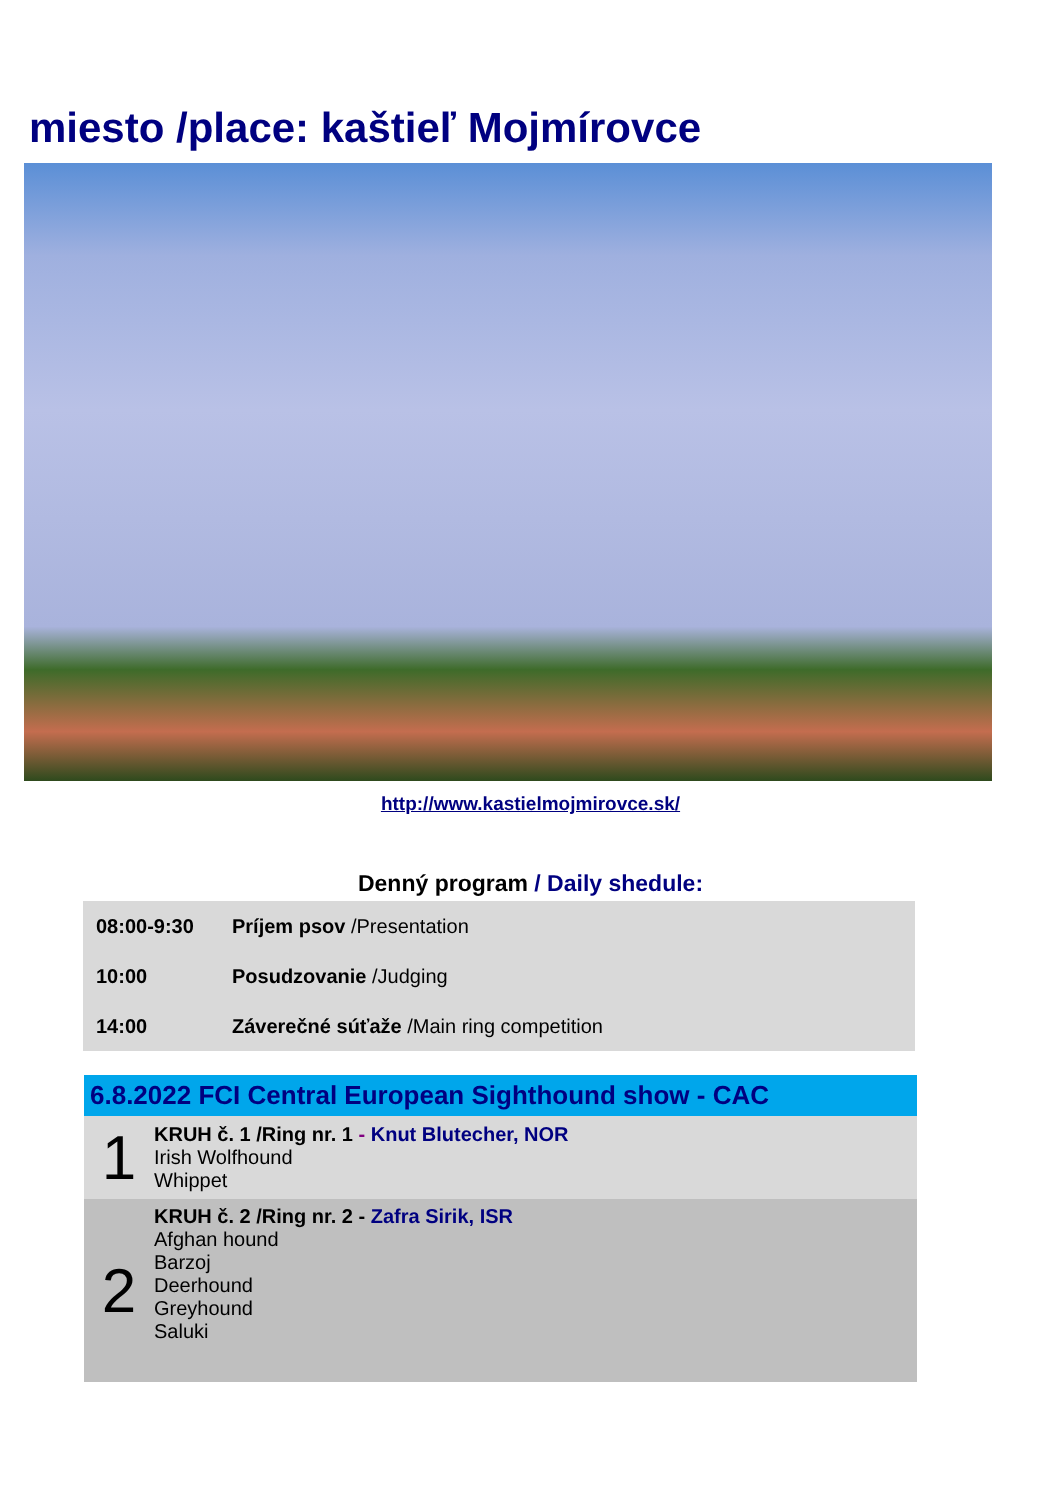miesto /place: kaštieľ Mojmírovce
http://www.kastielmojmirovce.sk/
Denný program / Daily shedule:
| 08:00-9:30 | Príjem psov /Presentation |
| 10:00 | Posudzovanie /Judging |
| 14:00 | Záverečné súťaže /Main ring competition |
| 6.8.2022 FCI Central European Sighthound show - CAC | |
| --- | --- |
| 1 | KRUH č. 1 /Ring nr. 1 - Knut Blutecher, NOR Irish Wolfhound Whippet |
| 2 | KRUH č. 2 /Ring nr. 2 - Zafra Sirik, ISR Afghan hound Barzoj Deerhound Greyhound Saluki |